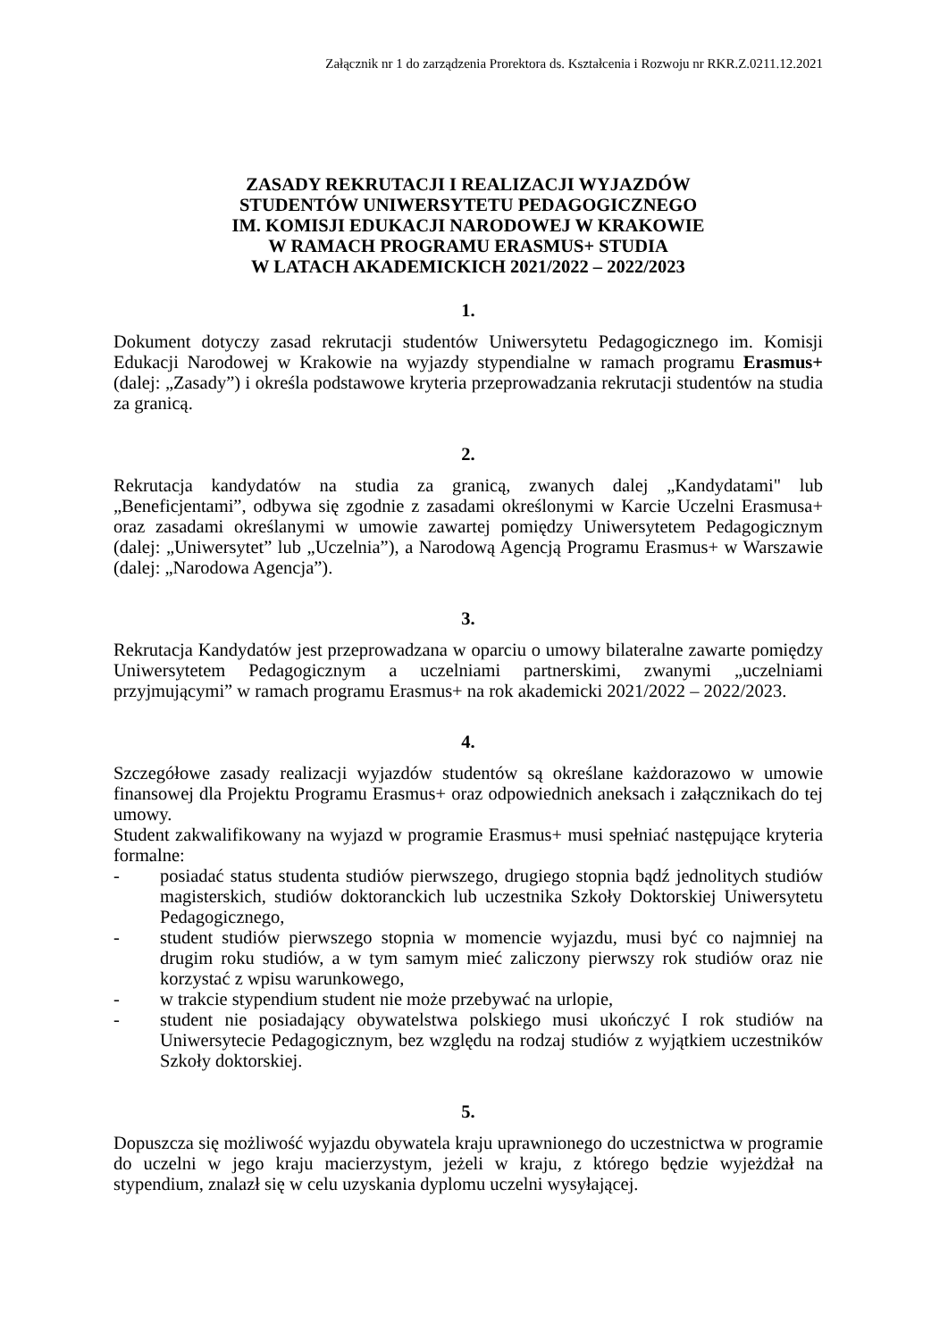Załącznik nr 1 do zarządzenia Prorektora ds. Kształcenia i Rozwoju nr RKR.Z.0211.12.2021
ZASADY REKRUTACJI I REALIZACJI WYJAZDÓW
STUDENTÓW UNIWERSYTETU PEDAGOGICZNEGO
IM. KOMISJI EDUKACJI NARODOWEJ W KRAKOWIE
W RAMACH PROGRAMU ERASMUS+ STUDIA
W LATACH AKADEMICKICH 2021/2022 – 2022/2023
1.
Dokument dotyczy zasad rekrutacji studentów Uniwersytetu Pedagogicznego im. Komisji Edukacji Narodowej w Krakowie na wyjazdy stypendialne w ramach programu Erasmus+ (dalej: „Zasady”) i określa podstawowe kryteria przeprowadzania rekrutacji studentów na studia za granicą.
2.
Rekrutacja kandydatów na studia za granicą, zwanych dalej „Kandydatami" lub „Beneficjentami”, odbywa się zgodnie z zasadami określonymi w Karcie Uczelni Erasmusa+ oraz zasadami określanymi w umowie zawartej pomiędzy Uniwersytetem Pedagogicznym (dalej: „Uniwersytet” lub „Uczelnia”), a Narodową Agencją Programu Erasmus+ w Warszawie (dalej: „Narodowa Agencja”).
3.
Rekrutacja Kandydatów jest przeprowadzana w oparciu o umowy bilateralne zawarte pomiędzy Uniwersytetem Pedagogicznym a uczelniami partnerskimi, zwanymi „uczelniami przyjmującymi” w ramach programu Erasmus+ na rok akademicki 2021/2022 – 2022/2023.
4.
Szczegółowe zasady realizacji wyjazdów studentów są określane każdorazowo w umowie finansowej dla Projektu Programu Erasmus+ oraz odpowiednich aneksach i załącznikach do tej umowy.
Student zakwalifikowany na wyjazd w programie Erasmus+ musi spełniać następujące kryteria formalne:
- posiadać status studenta studiów pierwszego, drugiego stopnia bądź jednolitych studiów magisterskich, studiów doktoranckich lub uczestnika Szkoły Doktorskiej Uniwersytetu Pedagogicznego,
- student studiów pierwszego stopnia w momencie wyjazdu, musi być co najmniej na drugim roku studiów, a w tym samym mieć zaliczony pierwszy rok studiów oraz nie korzystać z wpisu warunkowego,
- w trakcie stypendium student nie może przebywać na urlopie,
- student nie posiadający obywatelstwa polskiego musi ukończyć I rok studiów na Uniwersytecie Pedagogicznym, bez względu na rodzaj studiów z wyjątkiem uczestników Szkoły doktorskiej.
5.
Dopuszcza się możliwość wyjazdu obywatela kraju uprawnionego do uczestnictwa w programie do uczelni w jego kraju macierzystym, jeżeli w kraju, z którego będzie wyjeżdżał na stypendium, znalazł się w celu uzyskania dyplomu uczelni wysyłającej.